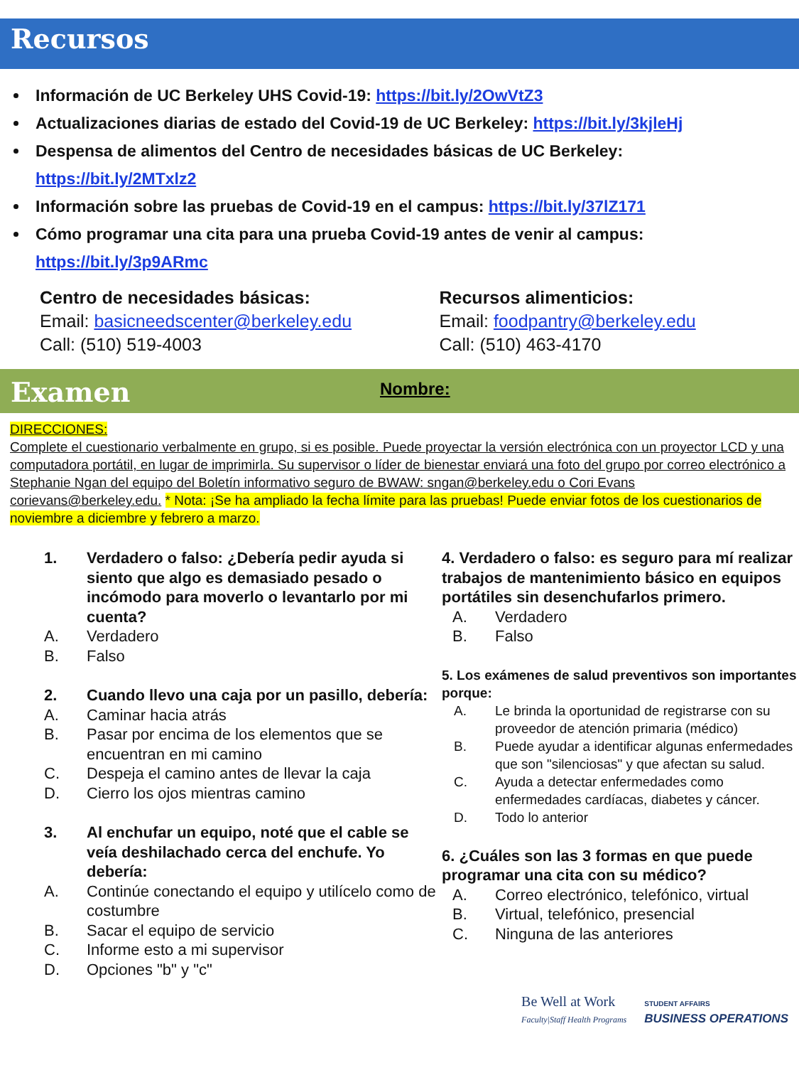Recursos
Información de UC Berkeley UHS Covid-19: https://bit.ly/2OwVtZ3
Actualizaciones diarias de estado del Covid-19 de UC Berkeley: https://bit.ly/3kjleHj
Despensa de alimentos del Centro de necesidades básicas de UC Berkeley:
https://bit.ly/2MTxlz2
Información sobre las pruebas de Covid-19 en el campus: https://bit.ly/37lZ171
Cómo programar una cita para una prueba Covid-19 antes de venir al campus:
https://bit.ly/3p9ARmc
Centro de necesidades básicas:
Email: basicneedscenter@berkeley.edu
Call: (510) 519-4003
Recursos alimenticios:
Email: foodpantry@berkeley.edu
Call: (510) 463-4170
Examen Nombre:
DIRECCIONES:
Complete el cuestionario verbalmente en grupo, si es posible. Puede proyectar la versión electrónica con un proyector LCD y una computadora portátil, en lugar de imprimirla. Su supervisor o líder de bienestar enviará una foto del grupo por correo electrónico a Stephanie Ngan del equipo del Boletín informativo seguro de BWAW: sngan@berkeley.edu o Cori Evans corievans@berkeley.edu. * Nota: ¡Se ha ampliado la fecha límite para las pruebas! Puede enviar fotos de los cuestionarios de noviembre a diciembre y febrero a marzo.
1. Verdadero o falso: ¿Debería pedir ayuda si siento que algo es demasiado pesado o incómodo para moverlo o levantarlo por mi cuenta?
A. Verdadero
B. Falso
2. Cuando llevo una caja por un pasillo, debería:
A. Caminar hacia atrás
B. Pasar por encima de los elementos que se encuentran en mi camino
C. Despeja el camino antes de llevar la caja
D. Cierro los ojos mientras camino
3. Al enchufar un equipo, noté que el cable se veía deshilachado cerca del enchufe. Yo debería:
A. Continúe conectando el equipo y utilícelo como de costumbre
B. Sacar el equipo de servicio
C. Informe esto a mi supervisor
D. Opciones "b" y "c"
4. Verdadero o falso: es seguro para mí realizar trabajos de mantenimiento básico en equipos portátiles sin desenchufarlos primero.
A. Verdadero
B. Falso
5. Los exámenes de salud preventivos son importantes porque:
A. Le brinda la oportunidad de registrarse con su proveedor de atención primaria (médico)
B. Puede ayudar a identificar algunas enfermedades que son "silenciosas" y que afectan su salud.
C. Ayuda a detectar enfermedades como enfermedades cardíacas, diabetes y cáncer.
D. Todo lo anterior
6. ¿Cuáles son las 3 formas en que puede programar una cita con su médico?
A. Correo electrónico, telefónico, virtual
B. Virtual, telefónico, presencial
C. Ninguna de las anteriores
Be Well at Work
Faculty|Staff Health Programs
STUDENT AFFAIRS
BUSINESS OPERATIONS